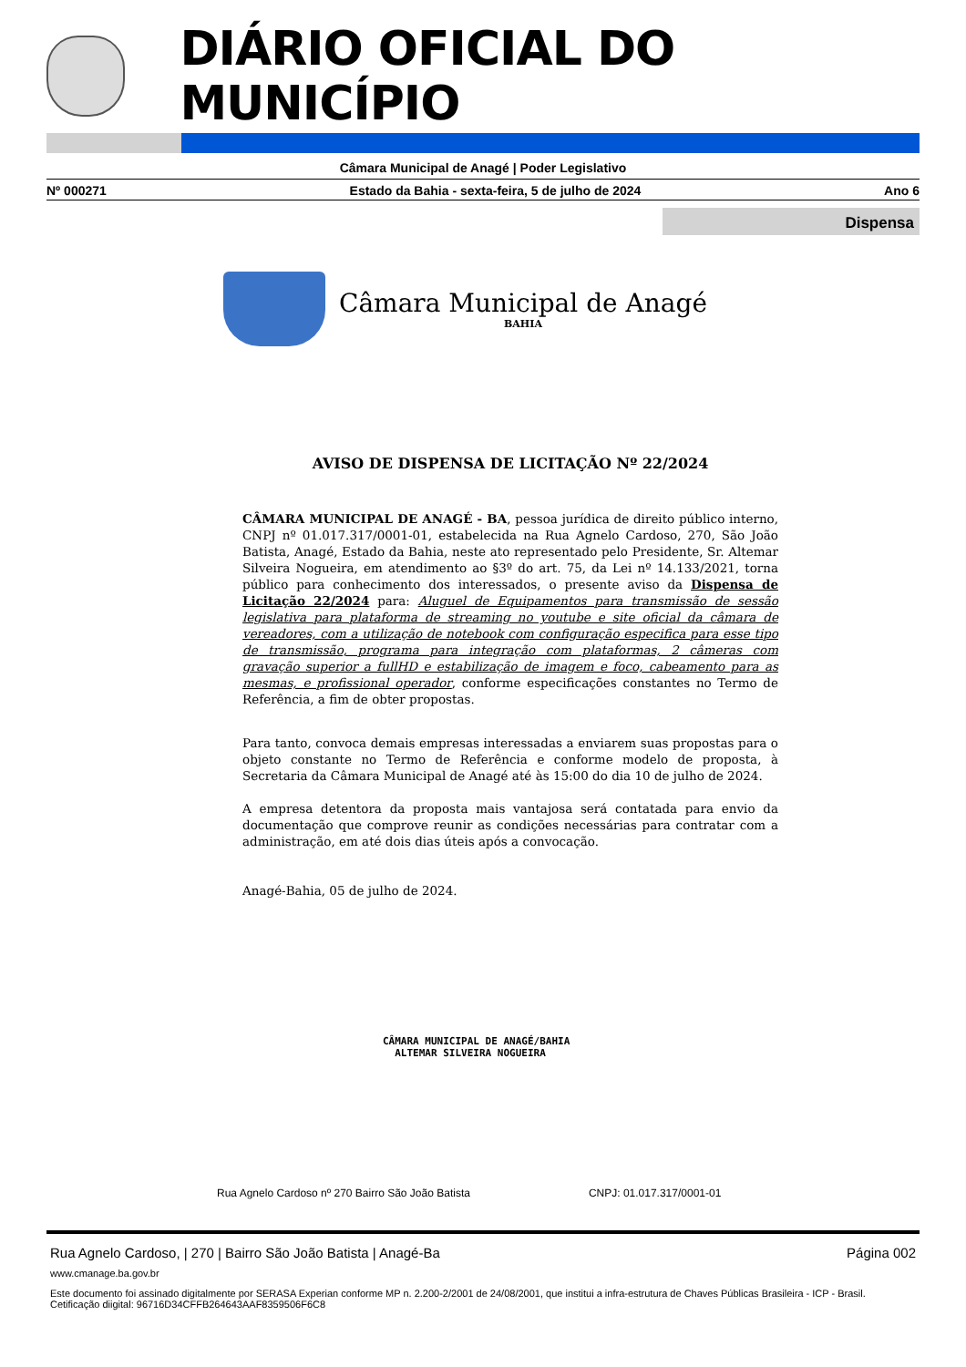DIÁRIO OFICIAL DO MUNICÍPIO
Câmara Municipal de Anagé | Poder Legislativo
Nº 000271 Estado da Bahia - sexta-feira, 5 de julho de 2024 Ano 6
Dispensa
Câmara Municipal de Anagé
BAHIA
AVISO DE DISPENSA DE LICITAÇÃO Nº 22/2024
CÂMARA MUNICIPAL DE ANAGÉ - BA, pessoa jurídica de direito público interno, CNPJ nº 01.017.317/0001-01, estabelecida na Rua Agnelo Cardoso, 270, São João Batista, Anagé, Estado da Bahia, neste ato representado pelo Presidente, Sr. Altemar Silveira Nogueira, em atendimento ao §3º do art. 75, da Lei nº 14.133/2021, torna público para conhecimento dos interessados, o presente aviso da Dispensa de Licitação 22/2024 para: Aluguel de Equipamentos para transmissão de sessão legislativa para plataforma de streaming no youtube e site oficial da câmara de vereadores, com a utilização de notebook com configuração especifica para esse tipo de transmissão, programa para integração com plataformas, 2 câmeras com gravação superior a fullHD e estabilização de imagem e foco, cabeamento para as mesmas, e profissional operador, conforme especificações constantes no Termo de Referência, a fim de obter propostas.
Para tanto, convoca demais empresas interessadas a enviarem suas propostas para o objeto constante no Termo de Referência e conforme modelo de proposta, à Secretaria da Câmara Municipal de Anagé até às 15:00 do dia 10 de julho de 2024.
A empresa detentora da proposta mais vantajosa será contatada para envio da documentação que comprove reunir as condições necessárias para contratar com a administração, em até dois dias úteis após a convocação.
Anagé-Bahia, 05 de julho de 2024.
CÂMARA MUNICIPAL DE ANAGÉ/BAHIA
ALTEMAR SILVEIRA NOGUEIRA
Rua Agnelo Cardoso nº 270 Bairro São João Batista CNPJ: 01.017.317/0001-01
Rua Agnelo Cardoso, | 270 | Bairro São João Batista | Anagé-Ba Página 002
www.cmanage.ba.gov.br
Este documento foi assinado digitalmente por SERASA Experian conforme MP n. 2.200-2/2001 de 24/08/2001, que institui a infra-estrutura de Chaves Públicas Brasileira - ICP - Brasil. Cetificação diigital: 96716D34CFFB264643AAF8359506F6C8